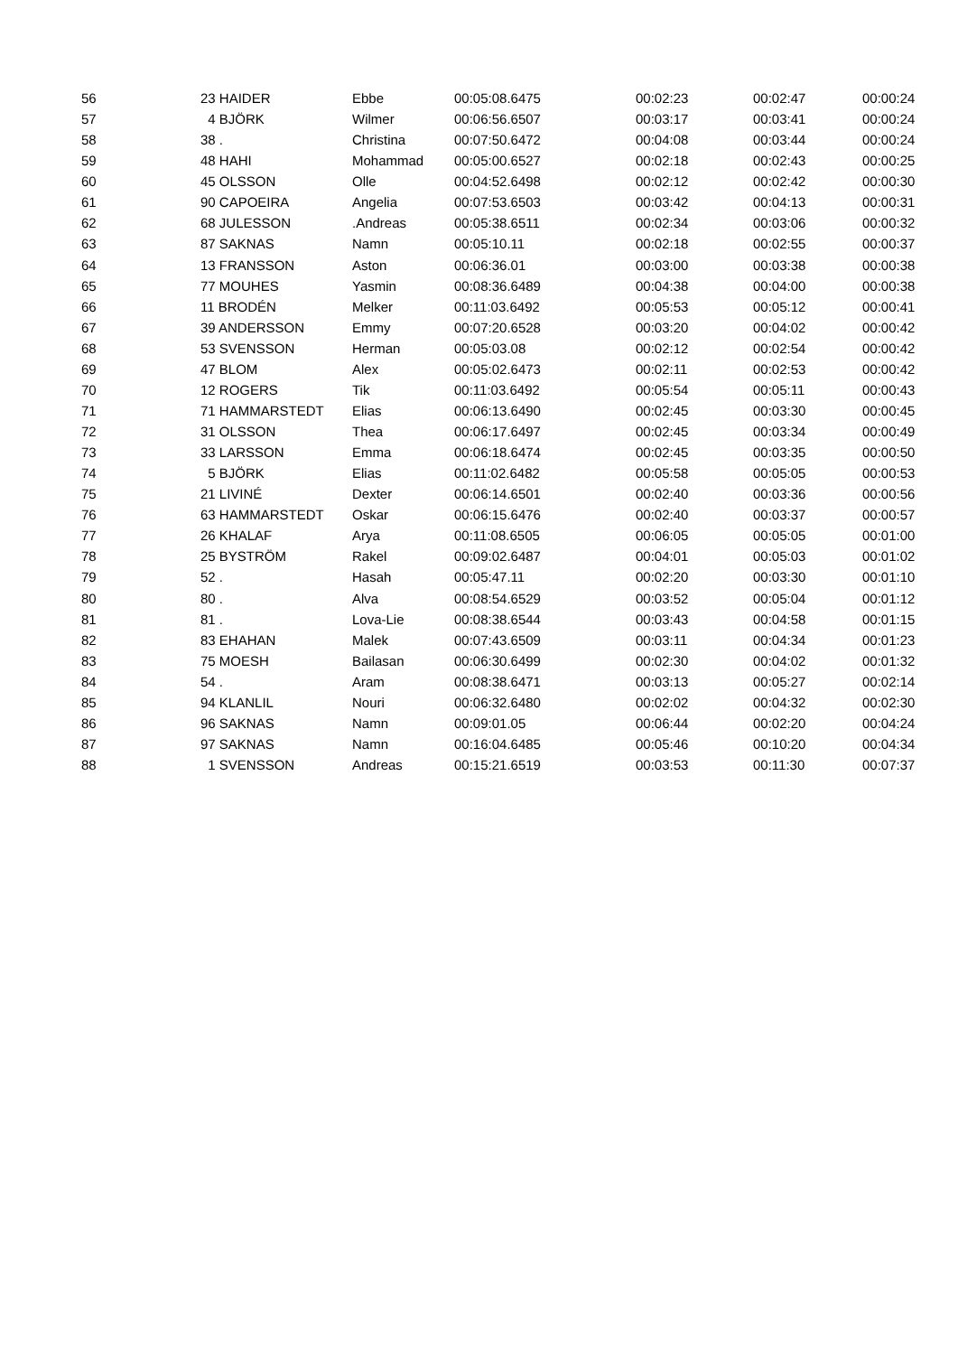| 56 | 23 HAIDER | Ebbe | 00:05:08.6475 | 00:02:23 | 00:02:47 | 00:00:24 |
| 57 | 4 BJÖRK | Wilmer | 00:06:56.6507 | 00:03:17 | 00:03:41 | 00:00:24 |
| 58 | 38 . | Christina | 00:07:50.6472 | 00:04:08 | 00:03:44 | 00:00:24 |
| 59 | 48 HAHI | Mohammad | 00:05:00.6527 | 00:02:18 | 00:02:43 | 00:00:25 |
| 60 | 45 OLSSON | Olle | 00:04:52.6498 | 00:02:12 | 00:02:42 | 00:00:30 |
| 61 | 90 CAPOEIRA | Angelia | 00:07:53.6503 | 00:03:42 | 00:04:13 | 00:00:31 |
| 62 | 68 JULESSON | .Andreas | 00:05:38.6511 | 00:02:34 | 00:03:06 | 00:00:32 |
| 63 | 87 SAKNAS | Namn | 00:05:10.11 | 00:02:18 | 00:02:55 | 00:00:37 |
| 64 | 13 FRANSSON | Aston | 00:06:36.01 | 00:03:00 | 00:03:38 | 00:00:38 |
| 65 | 77 MOUHES | Yasmin | 00:08:36.6489 | 00:04:38 | 00:04:00 | 00:00:38 |
| 66 | 11 BRODÉN | Melker | 00:11:03.6492 | 00:05:53 | 00:05:12 | 00:00:41 |
| 67 | 39 ANDERSSON | Emmy | 00:07:20.6528 | 00:03:20 | 00:04:02 | 00:00:42 |
| 68 | 53 SVENSSON | Herman | 00:05:03.08 | 00:02:12 | 00:02:54 | 00:00:42 |
| 69 | 47 BLOM | Alex | 00:05:02.6473 | 00:02:11 | 00:02:53 | 00:00:42 |
| 70 | 12 ROGERS | Tik | 00:11:03.6492 | 00:05:54 | 00:05:11 | 00:00:43 |
| 71 | 71 HAMMARSTEDT | Elias | 00:06:13.6490 | 00:02:45 | 00:03:30 | 00:00:45 |
| 72 | 31 OLSSON | Thea | 00:06:17.6497 | 00:02:45 | 00:03:34 | 00:00:49 |
| 73 | 33 LARSSON | Emma | 00:06:18.6474 | 00:02:45 | 00:03:35 | 00:00:50 |
| 74 | 5 BJÖRK | Elias | 00:11:02.6482 | 00:05:58 | 00:05:05 | 00:00:53 |
| 75 | 21 LIVINÉ | Dexter | 00:06:14.6501 | 00:02:40 | 00:03:36 | 00:00:56 |
| 76 | 63 HAMMARSTEDT | Oskar | 00:06:15.6476 | 00:02:40 | 00:03:37 | 00:00:57 |
| 77 | 26 KHALAF | Arya | 00:11:08.6505 | 00:06:05 | 00:05:05 | 00:01:00 |
| 78 | 25 BYSTRÖM | Rakel | 00:09:02.6487 | 00:04:01 | 00:05:03 | 00:01:02 |
| 79 | 52 . | Hasah | 00:05:47.11 | 00:02:20 | 00:03:30 | 00:01:10 |
| 80 | 80 . | Alva | 00:08:54.6529 | 00:03:52 | 00:05:04 | 00:01:12 |
| 81 | 81 . | Lova-Lie | 00:08:38.6544 | 00:03:43 | 00:04:58 | 00:01:15 |
| 82 | 83 EHAHAN | Malek | 00:07:43.6509 | 00:03:11 | 00:04:34 | 00:01:23 |
| 83 | 75 MOESH | Bailasan | 00:06:30.6499 | 00:02:30 | 00:04:02 | 00:01:32 |
| 84 | 54 . | Aram | 00:08:38.6471 | 00:03:13 | 00:05:27 | 00:02:14 |
| 85 | 94 KLANLIL | Nouri | 00:06:32.6480 | 00:02:02 | 00:04:32 | 00:02:30 |
| 86 | 96 SAKNAS | Namn | 00:09:01.05 | 00:06:44 | 00:02:20 | 00:04:24 |
| 87 | 97 SAKNAS | Namn | 00:16:04.6485 | 00:05:46 | 00:10:20 | 00:04:34 |
| 88 | 1 SVENSSON | Andreas | 00:15:21.6519 | 00:03:53 | 00:11:30 | 00:07:37 |